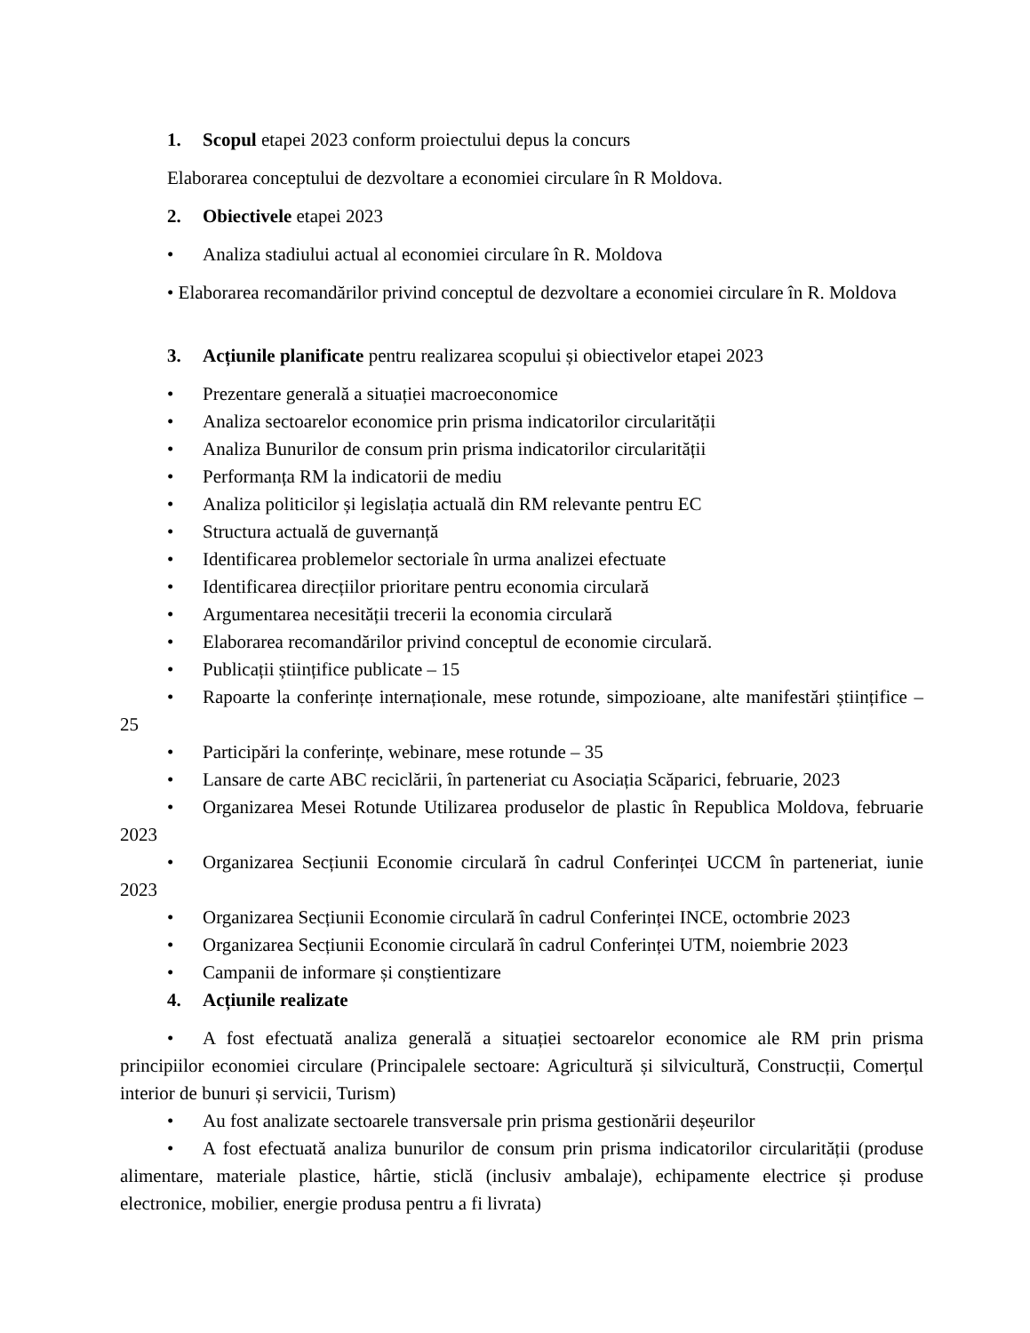1. Scopul etapei 2023 conform proiectului depus la concurs
Elaborarea conceptului de dezvoltare a economiei circulare în R Moldova.
2. Obiectivele etapei 2023
• Analiza stadiului actual al economiei circulare în R. Moldova
• Elaborarea recomandărilor privind conceptul de dezvoltare a economiei circulare în R. Moldova
3. Acțiunile planificate pentru realizarea scopului și obiectivelor etapei 2023
• Prezentare generală a situației macroeconomice
• Analiza sectoarelor economice prin prisma indicatorilor circularității
• Analiza Bunurilor de consum prin prisma indicatorilor circularității
• Performanța RM la indicatorii de mediu
• Analiza politicilor și legislația actuală din RM relevante pentru EC
• Structura actuală de guvernanță
• Identificarea problemelor sectoriale în urma analizei efectuate
• Identificarea direcțiilor prioritare pentru economia circulară
• Argumentarea necesității trecerii la economia circulară
• Elaborarea recomandărilor privind conceptul de economie circulară.
• Publicații științifice publicate – 15
• Rapoarte la conferințe internaționale, mese rotunde, simpozioane, alte manifestări științifice – 25
• Participări la conferințe, webinare, mese rotunde – 35
• Lansare de carte ABC reciclării, în parteneriat cu Asociația Scăparici, februarie, 2023
• Organizarea Mesei Rotunde Utilizarea produselor de plastic în Republica Moldova, februarie 2023
• Organizarea Secțiunii Economie circulară în cadrul Conferinței UCCM în parteneriat, iunie 2023
• Organizarea Secțiunii Economie circulară în cadrul Conferinței INCE, octombrie 2023
• Organizarea Secțiunii Economie circulară în cadrul Conferinței UTM, noiembrie 2023
• Campanii de informare și conștientizare
4. Acțiunile realizate
• A fost efectuată analiza generală a situației sectoarelor economice ale RM prin prisma principiilor economiei circulare (Principalele sectoare: Agricultură și silvicultură, Construcții, Comerțul interior de bunuri și servicii, Turism)
• Au fost analizate sectoarele transversale prin prisma gestionării deșeurilor
• A fost efectuată analiza bunurilor de consum prin prisma indicatorilor circularității (produse alimentare, materiale plastice, hârtie, sticlă (inclusiv ambalaje), echipamente electrice și produse electronice, mobilier, energie produsa pentru a fi livrata)